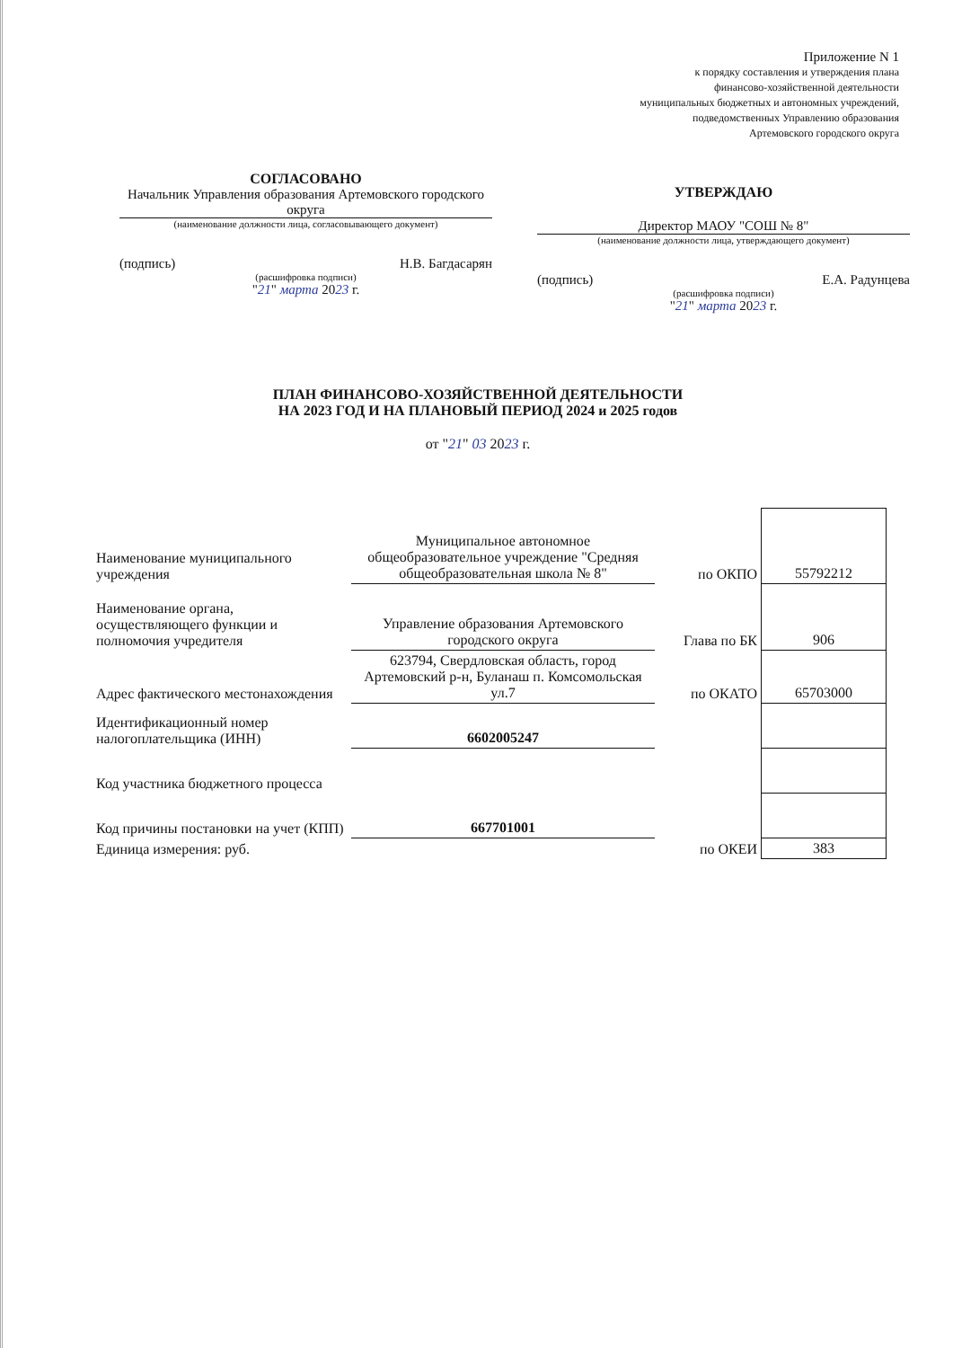Приложение N 1
к порядку составления и утверждения плана
финансово-хозяйственной деятельности
муниципальных бюджетных и автономных учреждений,
подведомственных Управлению образования
Артемовского городского округа
СОГЛАСОВАНО
Начальник Управления образования Артемовского городского округа
(наименование должности лица, согласовывающего документ)
(подпись) Н.В. Багдасарян
(расшифровка подписи)
"21" марта 2023 г.
УТВЕРЖДАЮ
Директор МАОУ "СОШ № 8"
(наименование должности лица, утверждающего документ)
(подпись) Е.А. Радунцева
(расшифровка подписи)
"21" марта 2023 г.
ПЛАН ФИНАНСОВО-ХОЗЯЙСТВЕННОЙ ДЕЯТЕЛЬНОСТИ
НА 2023 ГОД И НА ПЛАНОВЫЙ ПЕРИОД 2024 и 2025 годов
от "21" 03 2023 г.
| Наименование муниципального учреждения | Муниципальное автономное общеобразовательное учреждение "Средняя общеобразовательная школа № 8" | по ОКПО | 55792212 |
| Наименование органа, осуществляющего функции и полномочия учредителя | Управление образования Артемовского городского округа | Глава по БК | 906 |
| Адрес фактического местонахождения | 623794, Свердловская область, город Артемовский р-н, Буланаш п. Комсомольская ул.7 | по ОКАТО | 65703000 |
| Идентификационный номер налогоплательщика (ИНН) | 6602005247 | | |
| Код участника бюджетного процесса | | | |
| Код причины постановки на учет (КПП) | 667701001 | | |
| Единица измерения: руб. | | по ОКЕИ | 383 |